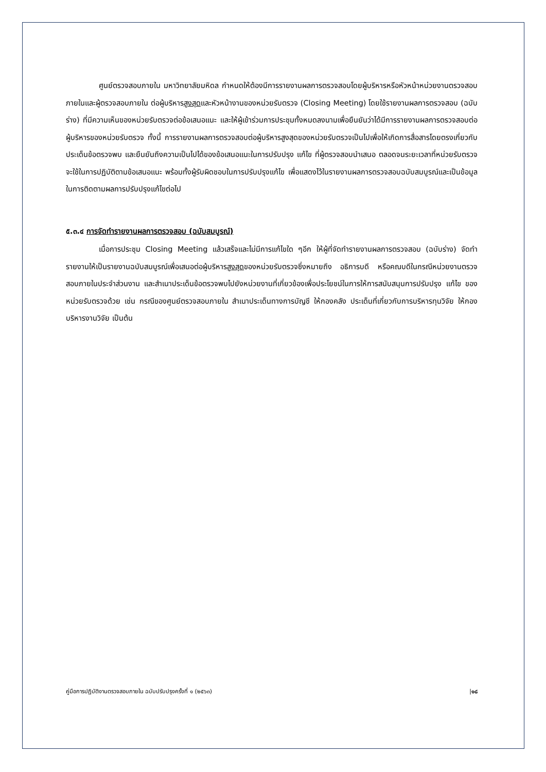ศูนย์ตรวจสอบภายใน มหาวิทยาลัยมหิดล กำหนดให้ต้องมีการรายงานผลการตรวจสอบโดยผู้บริหารหรือหัวหน้าหน่วยงานตรวจสอบภายในและผู้ตรวจสอบภายใน ต่อผู้บริหารสูงสุดและหัวหน้างานของหน่วยรับตรวจ (Closing Meeting) โดยใช้รายงานผลการตรวจสอบ (ฉบับร่าง) ที่มีความเห็นของหน่วยรับตรวจต่อข้อเสนอแนะ และให้ผู้เข้าร่วมการประชุมทั้งหมดลงนามเพื่อยืนยันว่าได้มีการรายงานผลการตรวจสอบต่อผู้บริหารของหน่วยรับตรวจ ทั้งนี้ การรายงานผลการตรวจสอบต่อผู้บริหารสูงสุดของหน่วยรับตรวจเป็นไปเพื่อให้เกิดการสื่อสารโดยตรงเกี่ยวกับประเด็นข้อตรวจพบ และยืนยันถึงความเป็นไปได้ของข้อเสนอแนะในการปรับปรุง แก้ไข ที่ผู้ตรวจสอบนำเสนอ ตลอดจนระยะเวลาที่หน่วยรับตรวจจะใช้ในการปฏิบัติตามข้อเสนอแนะ พร้อมทั้งผู้รับผิดชอบในการปรับปรุงแก้ไข เพื่อแสดงไว้ในรายงานผลการตรวจสอบฉบับสมบูรณ์และเป็นข้อมูลในการติดตามผลการปรับปรุงแก้ไขต่อไป
๕.๓.๔ การจัดทำรายงานผลการตรวจสอบ (ฉบับสมบูรณ์)
เมื่อการประชุม Closing Meeting แล้วเสร็จและไม่มีการแก้ไขใด ๆอีก ให้ผู้ที่จัดทำรายงานผลการตรวจสอบ (ฉบับร่าง) จัดทำรายงานให้เป็นรายงานฉบับสมบูรณ์เพื่อเสนอต่อผู้บริหารสูงสุดของหน่วยรับตรวจซึ่งหมายถึง อธิการบดี หรือคณบดีในกรณีหน่วยงานตรวจสอบภายในประจำส่วนงาน และสำเนาประเด็นข้อตรวจพบไปยังหน่วยงานที่เกี่ยวข้องเพื่อประโยชน์ในการให้การสนับสนุนการปรับปรุง แก้ไข ของหน่วยรับตรวจด้วย เช่น กรณีของศูนย์ตรวจสอบภายใน สำเนาประเด็นทางการบัญชี ให้กองคลัง ประเด็นที่เกี่ยวกับการบริหารทุนวิจัย ให้กองบริหารงานวิจัย เป็นต้น
คู่มือการปฏิบัติงานตรวจสอบภายใน ฉบับปรับปรุงครั้งที่ ๑ (๒๕๖๓) |๑๘